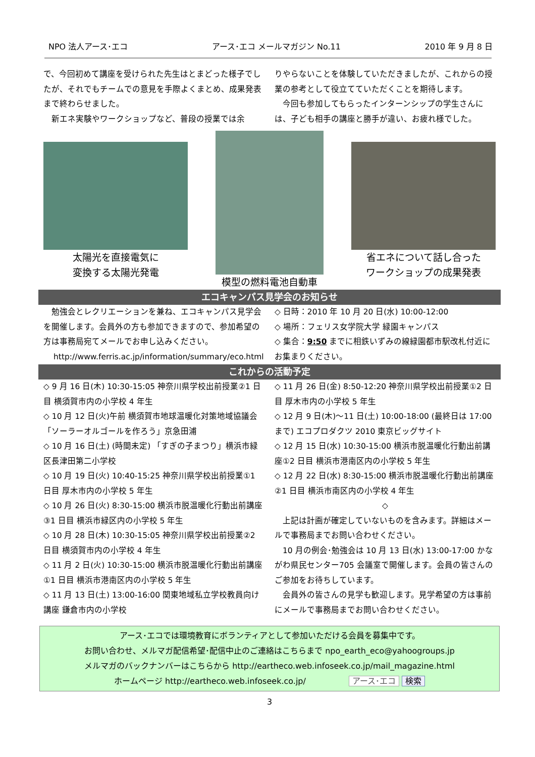NPO 法人アース･エコ アース･エコ メールマガジン No.11 2010 年 9 月 8 日
で、今回初めて講座を受けられた先生はとまどった様子でしたが、それでもチームでの意見を手際よくまとめ、成果発表まで終わらせました。
　新エネ実験やワークショップなど、普段の授業では余
りやらないことを体験していただきましたが、これからの授業の参考として役立てていただくことを期待します。
　今回も参加してもらったインターンシップの学生さんには、子ども相手の講座と勝手が違い、お疲れ様でした。
太陽光を直接電気に
変換する太陽光発電
模型の燃料電池自動車
省エネについて話し合った
ワークショップの成果発表
エコキャンパス見学会のお知らせ
　勉強会とレクリエーションを兼ね、エコキャンパス見学会を開催します。会員外の方も参加できますので、参加希望の方は事務局宛てメールでお申し込みください。
http://www.ferris.ac.jp/information/summary/eco.html
◇ 日時：2010 年 10 月 20 日(水) 10:00-12:00
◇ 場所：フェリス女学院大学 緑園キャンパス
◇ 集合：9:50 までに相鉄いずみの線緑園都市駅改札付近にお集まりください。
これからの活動予定
◇ 9 月 16 日(木) 10:30-15:05 神奈川県学校出前授業②1 日目 横須賀市内の小学校 4 年生
◇ 10 月 12 日(火)午前 横須賀市地球温暖化対策地域協議会「ソーラーオルゴールを作ろう」京急田浦
◇ 10 月 16 日(土) (時間未定) 「すぎの子まつり」横浜市緑区長津田第二小学校
◇ 10 月 19 日(火) 10:40-15:25 神奈川県学校出前授業①1 日目 厚木市内の小学校 5 年生
◇ 10 月 26 日(火) 8:30-15:00 横浜市脱温暖化行動出前講座③1 日目 横浜市緑区内の小学校 5 年生
◇ 10 月 28 日(木) 10:30-15:05 神奈川県学校出前授業②2 日目 横須賀市内の小学校 4 年生
◇ 11 月 2 日(火) 10:30-15:00 横浜市脱温暖化行動出前講座①1 日目 横浜市港南区内の小学校 5 年生
◇ 11 月 13 日(土) 13:00-16:00 関東地域私立学校教員向け講座 鎌倉市内の小学校
◇ 11 月 26 日(金) 8:50-12:20 神奈川県学校出前授業①2 日目 厚木市内の小学校 5 年生
◇ 12 月 9 日(木)～11 日(土) 10:00-18:00 (最終日は 17:00 まで) エコプロダクツ 2010 東京ビッグサイト
◇ 12 月 15 日(水) 10:30-15:00 横浜市脱温暖化行動出前講座①2 日目 横浜市港南区内の小学校 5 年生
◇ 12 月 22 日(水) 8:30-15:00 横浜市脱温暖化行動出前講座②1 日目 横浜市南区内の小学校 4 年生
◇
　上記は計画が確定していないものを含みます。詳細はメールで事務局までお問い合わせください。
　10 月の例会･勉強会は 10 月 13 日(水) 13:00-17:00 かながわ県民センター705 会議室で開催します。会員の皆さんのご参加をお待ちしています。
　会員外の皆さんの見学も歓迎します。見学希望の方は事前にメールで事務局までお問い合わせください。
アース･エコでは環境教育にボランティアとして参加いただける会員を募集中です。
お問い合わせ、メルマガ配信希望･配信中止のご連絡はこちらまで npo_earth_eco@yahoogroups.jp
メルマガのバックナンバーはこちらから http://eartheco.web.infoseek.co.jp/mail_magazine.html
ホームページ http://eartheco.web.infoseek.co.jp/ アース･エコ 検索
3